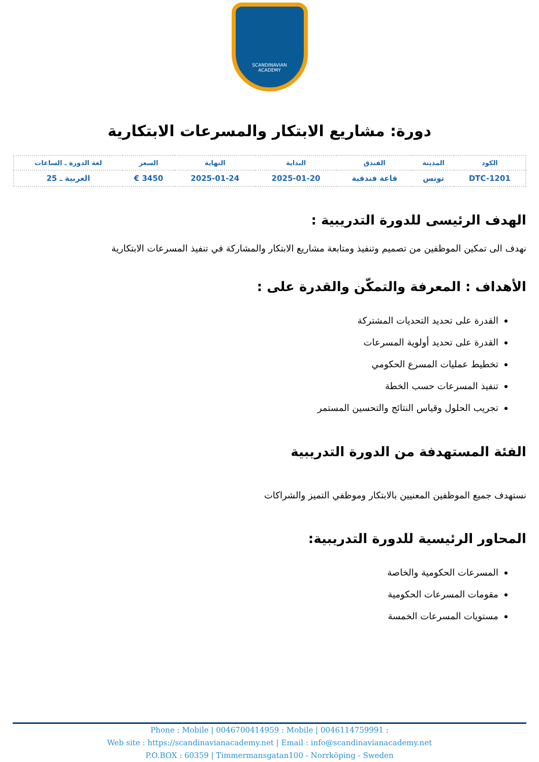SCANDINAVIAN
ACADEMY
دورة: مشاريع الابتكار والمسرعات الابتكارية
| الكود | المدينة | الفندق | البداية | النهاية | السعر | لغة الدورة ـ الساعات |
| --- | --- | --- | --- | --- | --- | --- |
| DTC-1201 | تونس | قاعة فندقية | 2025-01-20 | 2025-01-24 | 3450 € | العربية ـ 25 |
الهدف الرئيسى للدورة التدريبية :
نهدف الى تمكين الموظفين من تصميم وتنفيذ ومتابعة مشاريع الابتكار والمشاركة في تنفيذ المسرعات الابتكارية
الأهداف : المعرفة والتمكّن والقدرة على :
القدرة على تحديد التحديات المشتركة
القدرة على تحديد أولوية المسرعات
تخطيط عمليات المسرع الحكومي
تنفيذ المسرعات حسب الخطة
تجريب الحلول وقياس النتائج والتحسين المستمر
الفئة المستهدفة من الدورة التدريبية
نستهدف جميع الموظفين المعنيين بالابتكار وموظفي التميز والشراكات
المحاور الرئيسية للدورة التدريبية:
المسرعات الحكومية والخاصة
مقومات المسرعات الحكومية
مستويات المسرعات الخمسة
Phone : Mobile | 0046700414959 : Mobile | 0046114759991 :
Web site : https://scandinavianacademy.net | Email : info@scandinavianacademy.net
P.O.BOX : 60359 | Timmermansgatan100 - Norrköping - Sweden